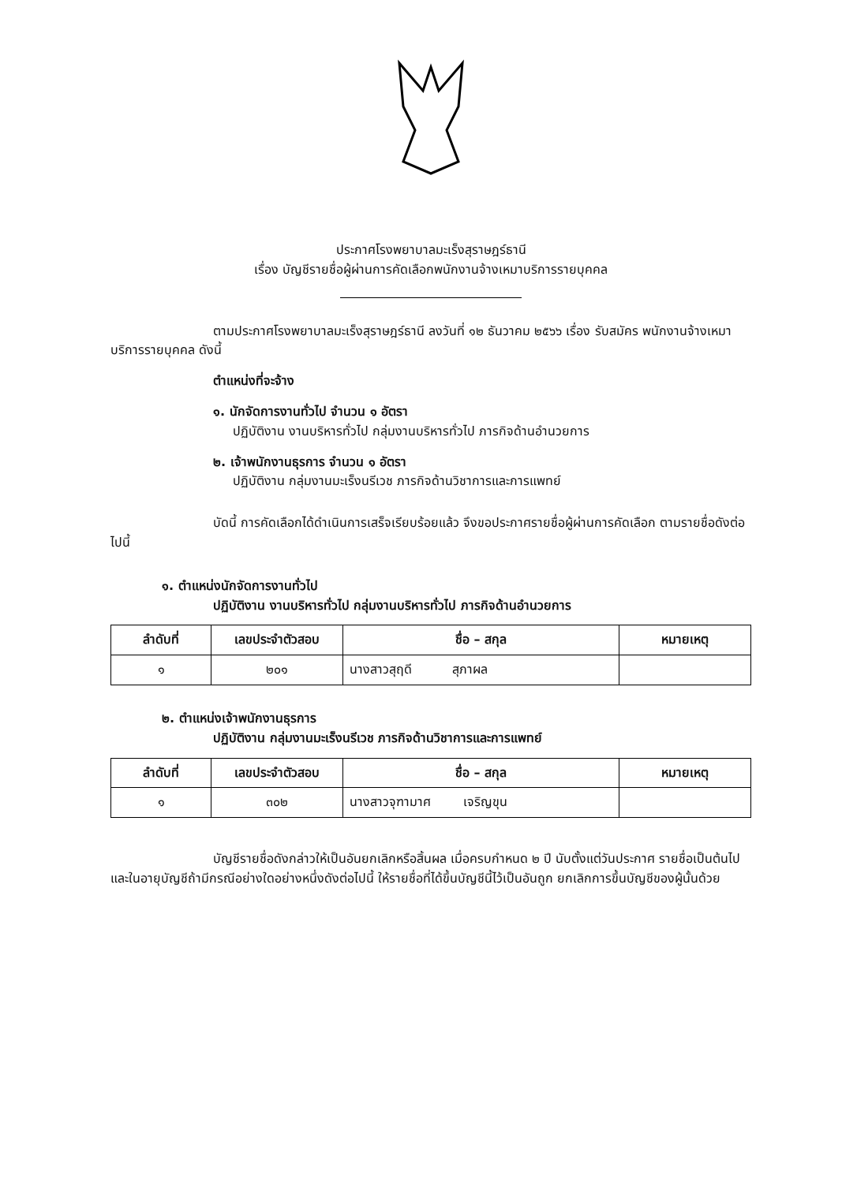ประกาศโรงพยาบาลมะเร็งสุราษฎร์ธานี
เรื่อง บัญชีรายชื่อผู้ผ่านการคัดเลือกพนักงานจ้างเหมาบริการรายบุคคล
ตามประกาศโรงพยาบาลมะเร็งสุราษฎร์ธานี ลงวันที่ ๑๒ ธันวาคม ๒๕๖๖ เรื่อง รับสมัคร พนักงานจ้างเหมาบริการรายบุคคล ดังนี้
ตำแหน่งที่จะจ้าง
๑. นักจัดการงานทั่วไป จำนวน ๑ อัตรา
ปฏิบัติงาน งานบริหารทั่วไป กลุ่มงานบริหารทั่วไป ภารกิจด้านอำนวยการ
๒. เจ้าพนักงานธุรการ จำนวน ๑ อัตรา
ปฏิบัติงาน กลุ่มงานมะเร็งนรีเวช ภารกิจด้านวิชาการและการแพทย์
บัดนี้ การคัดเลือกได้ดำเนินการเสร็จเรียบร้อยแล้ว จึงขอประกาศรายชื่อผู้ผ่านการคัดเลือก ตามรายชื่อดังต่อไปนี้
๑. ตำแหน่งนักจัดการงานทั่วไป
ปฏิบัติงาน งานบริหารทั่วไป กลุ่มงานบริหารทั่วไป ภารกิจด้านอำนวยการ
| ลำดับที่ | เลขประจำตัวสอบ | ชื่อ – สกุล | หมายเหตุ |
| --- | --- | --- | --- |
| ๑ | ๒๐๑ | นางสาวสุฤดี สุภาผล | |
๒. ตำแหน่งเจ้าพนักงานธุรการ
ปฏิบัติงาน กลุ่มงานมะเร็งนรีเวช ภารกิจด้านวิชาการและการแพทย์
| ลำดับที่ | เลขประจำตัวสอบ | ชื่อ – สกุล | หมายเหตุ |
| --- | --- | --- | --- |
| ๑ | ๓๐๒ | นางสาวจุฑามาศ เจริญขุน | |
บัญชีรายชื่อดังกล่าวให้เป็นอันยกเลิกหรือสิ้นผล เมื่อครบกำหนด ๒ ปี นับตั้งแต่วันประกาศ รายชื่อเป็นต้นไป และในอายุบัญชีถ้ามีกรณีอย่างใดอย่างหนึ่งดังต่อไปนี้ ให้รายชื่อที่ได้ขึ้นบัญชีนี้ไว้เป็นอันถูก ยกเลิกการขึ้นบัญชีของผู้นั้นด้วย